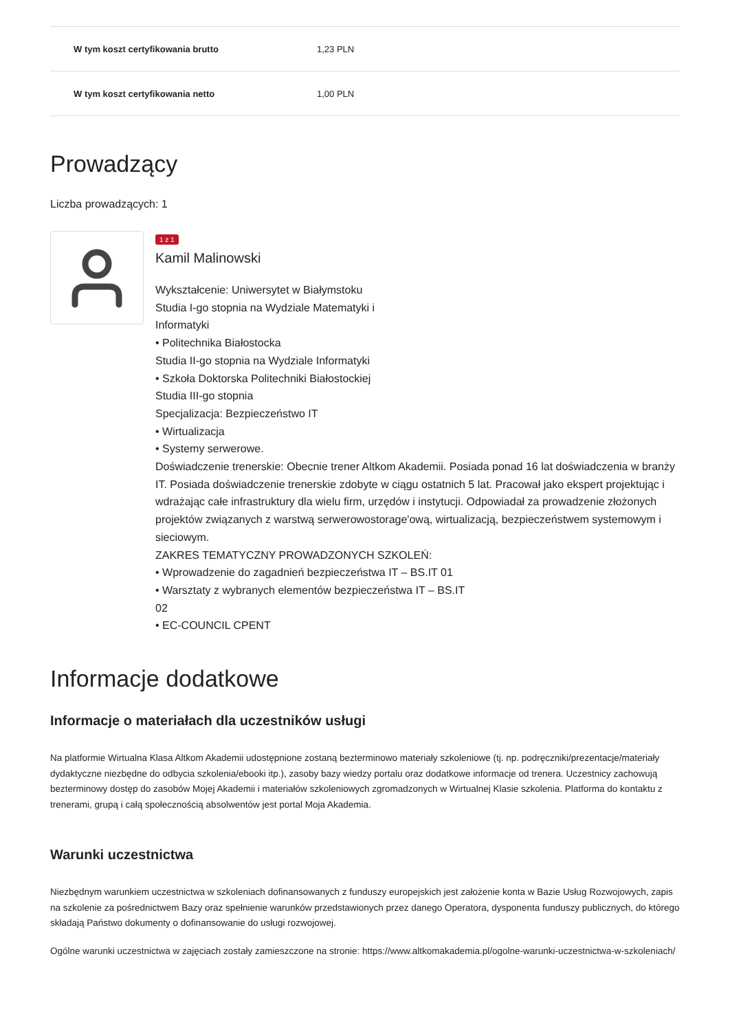| W tym koszt certyfikowania brutto | 1,23 PLN |
| W tym koszt certyfikowania netto | 1,00 PLN |
Prowadzący
Liczba prowadzących: 1
1 z 1
Kamil Malinowski
Wykształcenie: Uniwersytet w Białymstoku
Studia I-go stopnia na Wydziale Matematyki i
Informatyki
• Politechnika Białostocka
Studia II-go stopnia na Wydziale Informatyki
• Szkoła Doktorska Politechniki Białostockiej
Studia III-go stopnia
Specjalizacja: Bezpieczeństwo IT
• Wirtualizacja
• Systemy serwerowe.
Doświadczenie trenerskie: Obecnie trener Altkom Akademii. Posiada ponad 16 lat doświadczenia w branży IT. Posiada doświadczenie trenerskie zdobyte w ciągu ostatnich 5 lat. Pracował jako ekspert projektując i wdrażając całe infrastruktury dla wielu firm, urzędów i instytucji. Odpowiadał za prowadzenie złożonych projektów związanych z warstwą serwerowostorage'ową, wirtualizacją, bezpieczeństwem systemowym i sieciowym.
ZAKRES TEMATYCZNY PROWADZONYCH SZKOLEŃ:
• Wprowadzenie do zagadnień bezpieczeństwa IT – BS.IT 01
• Warsztaty z wybranych elementów bezpieczeństwa IT – BS.IT
02
• EC-COUNCIL CPENT
Informacje dodatkowe
Informacje o materiałach dla uczestników usługi
Na platformie Wirtualna Klasa Altkom Akademii udostępnione zostaną bezterminowo materiały szkoleniowe (tj. np. podręczniki/prezentacje/materiały dydaktyczne niezbędne do odbycia szkolenia/ebooki itp.), zasoby bazy wiedzy portalu oraz dodatkowe informacje od trenera. Uczestnicy zachowują bezterminowy dostęp do zasobów Mojej Akademii i materiałów szkoleniowych zgromadzonych w Wirtualnej Klasie szkolenia. Platforma do kontaktu z trenerami, grupą i całą społecznością absolwentów jest portal Moja Akademia.
Warunki uczestnictwa
Niezbędnym warunkiem uczestnictwa w szkoleniach dofinansowanych z funduszy europejskich jest założenie konta w Bazie Usług Rozwojowych, zapis na szkolenie za pośrednictwem Bazy oraz spełnienie warunków przedstawionych przez danego Operatora, dysponenta funduszy publicznych, do którego składają Państwo dokumenty o dofinansowanie do usługi rozwojowej.
Ogólne warunki uczestnictwa w zajęciach zostały zamieszczone na stronie: https://www.altkomakademia.pl/ogolne-warunki-uczestnictwa-w-szkoleniach/